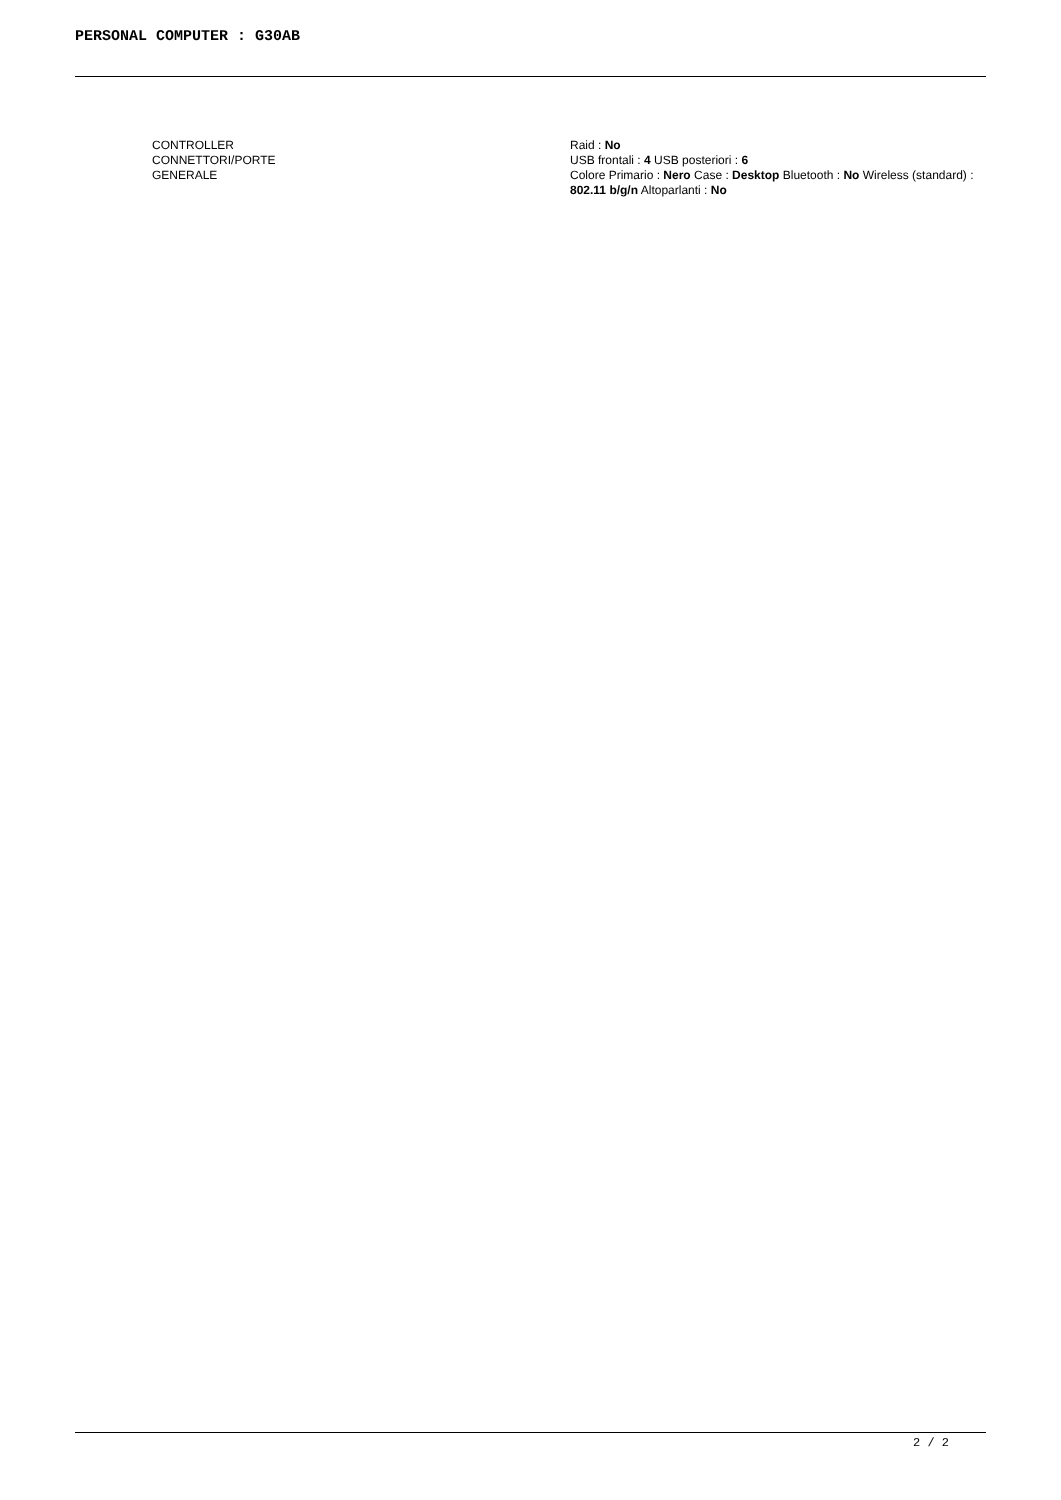PERSONAL COMPUTER : G30AB
| CONTROLLER | Raid : No |
| CONNETTORI/PORTE | USB frontali : 4 USB posteriori : 6 |
| GENERALE | Colore Primario : Nero Case : Desktop Bluetooth : No Wireless (standard) : 802.11 b/g/n Altoparlanti : No |
2 / 2